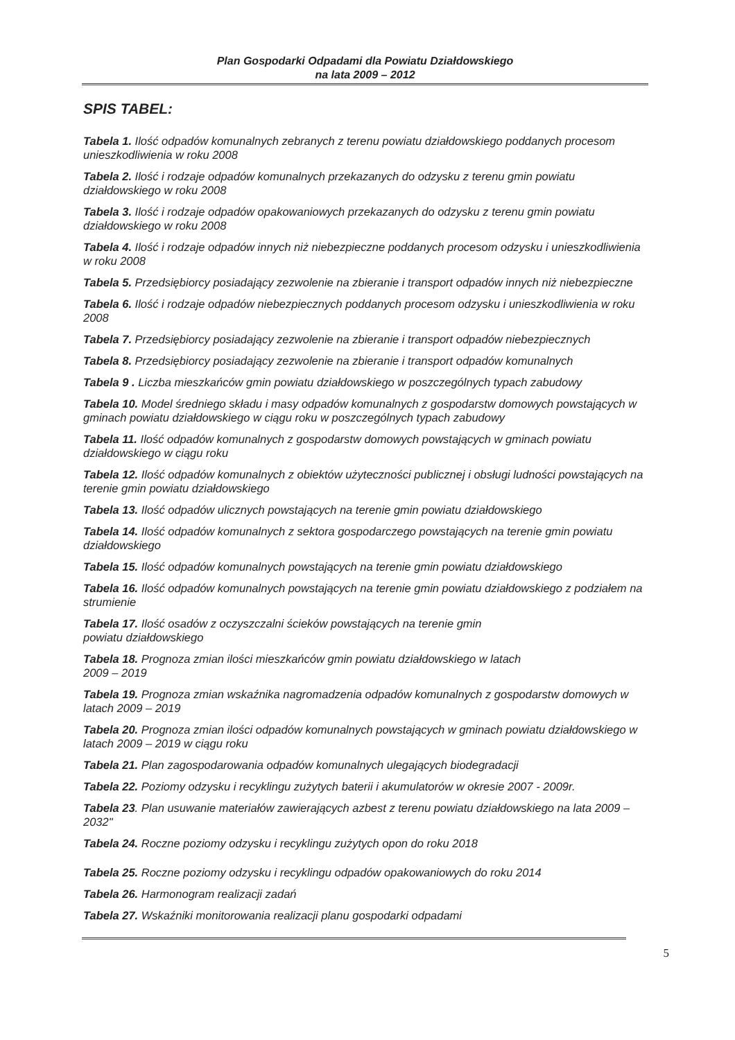Plan Gospodarki Odpadami dla Powiatu Działdowskiego
na lata 2009 – 2012
SPIS TABEL:
Tabela 1. Ilość odpadów komunalnych zebranych z terenu powiatu działdowskiego poddanych procesom unieszkodliwienia w roku 2008
Tabela 2. Ilość i rodzaje odpadów komunalnych przekazanych do odzysku z terenu gmin powiatu działdowskiego w roku 2008
Tabela 3. Ilość i rodzaje odpadów opakowaniowych przekazanych do odzysku z terenu gmin powiatu działdowskiego w roku 2008
Tabela 4. Ilość i rodzaje odpadów innych niż niebezpieczne poddanych procesom odzysku i unieszkodliwienia w roku 2008
Tabela 5. Przedsiębiorcy posiadający zezwolenie na zbieranie i transport odpadów innych niż niebezpieczne
Tabela 6. Ilość i rodzaje odpadów niebezpiecznych poddanych procesom odzysku i unieszkodliwienia w roku 2008
Tabela 7. Przedsiębiorcy posiadający zezwolenie na zbieranie i transport odpadów niebezpiecznych
Tabela 8. Przedsiębiorcy posiadający zezwolenie na zbieranie i transport odpadów komunalnych
Tabela 9 . Liczba mieszkańców gmin powiatu działdowskiego w poszczególnych typach zabudowy
Tabela 10. Model średniego składu i masy odpadów komunalnych z gospodarstw domowych powstających w gminach powiatu działdowskiego w ciągu roku w poszczególnych typach zabudowy
Tabela 11. Ilość odpadów komunalnych z gospodarstw domowych powstających w gminach powiatu działdowskiego w ciągu roku
Tabela 12. Ilość odpadów komunalnych z obiektów użyteczności publicznej i obsługi ludności powstających na terenie gmin powiatu działdowskiego
Tabela 13. Ilość odpadów ulicznych powstających na terenie gmin powiatu działdowskiego
Tabela 14. Ilość odpadów komunalnych z sektora gospodarczego powstających na terenie gmin powiatu działdowskiego
Tabela 15. Ilość odpadów komunalnych powstających na terenie gmin powiatu działdowskiego
Tabela 16. Ilość odpadów komunalnych powstających na terenie gmin powiatu działdowskiego z podziałem na strumienie
Tabela 17. Ilość osadów z oczyszczalni ścieków powstających na terenie gmin
powiatu działdowskiego
Tabela 18. Prognoza zmian ilości mieszkańców gmin powiatu działdowskiego w latach
2009 – 2019
Tabela 19. Prognoza zmian wskaźnika nagromadzenia odpadów komunalnych z gospodarstw domowych w latach 2009 – 2019
Tabela 20. Prognoza zmian ilości odpadów komunalnych powstających w gminach powiatu działdowskiego w latach 2009 – 2019 w ciągu roku
Tabela 21. Plan zagospodarowania odpadów komunalnych ulegających biodegradacji
Tabela 22. Poziomy odzysku i recyklingu zużytych baterii i akumulatorów w okresie 2007 - 2009r.
Tabela 23. Plan usuwanie materiałów zawierających azbest z terenu powiatu działdowskiego na lata 2009 – 2032"
Tabela 24. Roczne poziomy odzysku i recyklingu zużytych opon do roku 2018
Tabela 25. Roczne poziomy odzysku i recyklingu odpadów opakowaniowych do roku 2014
Tabela 26. Harmonogram realizacji zadań
Tabela 27. Wskaźniki monitorowania realizacji planu gospodarki odpadami
5